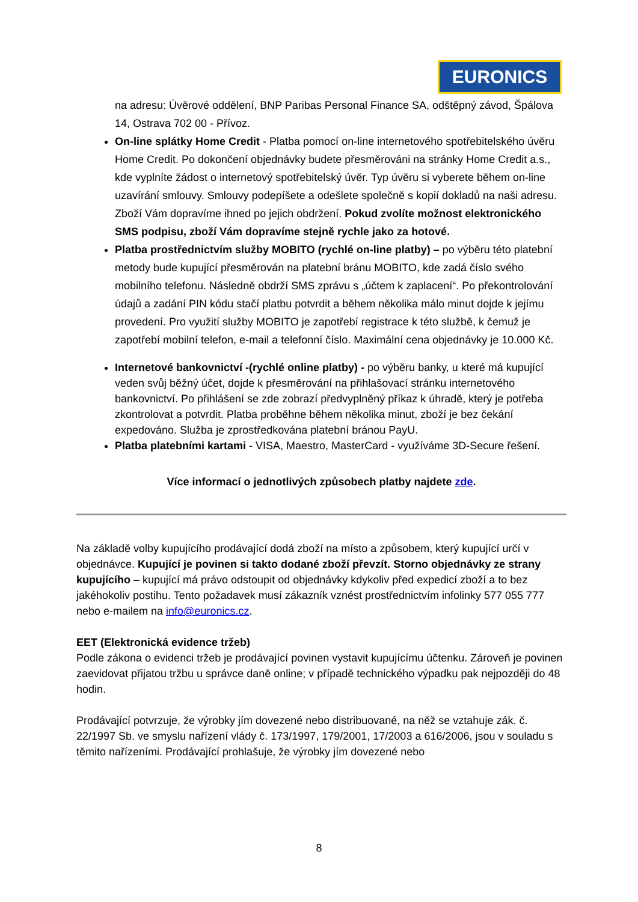EURONICS
na adresu: Úvěrové oddělení, BNP Paribas Personal Finance SA, odštěpný závod, Špálova 14, Ostrava 702 00 - Přívoz.
On-line splátky Home Credit - Platba pomocí on-line internetového spotřebitelského úvěru Home Credit. Po dokončení objednávky budete přesměrováni na stránky Home Credit a.s., kde vyplníte žádost o internetový spotřebitelský úvěr. Typ úvěru si vyberete během on-line uzavírání smlouvy. Smlouvy podepíšete a odešlete společně s kopií dokladů na naši adresu. Zboží Vám dopravíme ihned po jejich obdržení. Pokud zvolíte možnost elektronického SMS podpisu, zboží Vám dopravíme stejně rychle jako za hotové.
Platba prostřednictvím služby MOBITO (rychlé on-line platby) – po výběru této platební metody bude kupující přesměrován na platební bránu MOBITO, kde zadá číslo svého mobilního telefonu. Následně obdrží SMS zprávu s „účtem k zaplacení“. Po překontrolování údajů a zadání PIN kódu stačí platbu potvrdit a během několika málo minut dojde k jejímu provedení. Pro využití služby MOBITO je zapotřebí registrace k této službě, k čemuž je zapotřebí mobilní telefon, e-mail a telefonní číslo. Maximální cena objednávky je 10.000 Kč.
Internetové bankovnictví -(rychlé online platby) - po výběru banky, u které má kupující veden svůj běžný účet, dojde k přesměrování na přihlašovací stránku internetového bankovnictví. Po přihlášení se zde zobrazí předvyplněný příkaz k úhradě, který je potřeba zkontrolovat a potvrdit. Platba proběhne během několika minut, zboží je bez čekání expedováno. Služba je zprostředkována platební bránou PayU.
Platba platebními kartami - VISA, Maestro, MasterCard - využíváme 3D-Secure řešení.
Více informací o jednotlivých způsobech platby najdete zde.
Na základě volby kupujícího prodávající dodá zboží na místo a způsobem, který kupující určí v objednávce. Kupující je povinen si takto dodané zboží převzít. Storno objednávky ze strany kupujícího – kupující má právo odstoupit od objednávky kdykoliv před expedicí zboží a to bez jakéhokoliv postihu. Tento požadavek musí zákazník vznést prostřednictvím infolinky 577 055 777 nebo e-mailem na info@euronics.cz.
EET (Elektronická evidence tržeb)
Podle zákona o evidenci tržeb je prodávající povinen vystavit kupujícímu účtenku. Zároveň je povinen zaevidovat přijatou tržbu u správce daně online; v případě technického výpadku pak nejpozději do 48 hodin.
Prodávající potvrzuje, že výrobky jím dovezené nebo distribuované, na něž se vztahuje zák. č. 22/1997 Sb. ve smyslu nařízení vlády č. 173/1997, 179/2001, 17/2003 a 616/2006, jsou v souladu s těmito nařízeními. Prodávající prohlašuje, že výrobky jím dovezené nebo
8